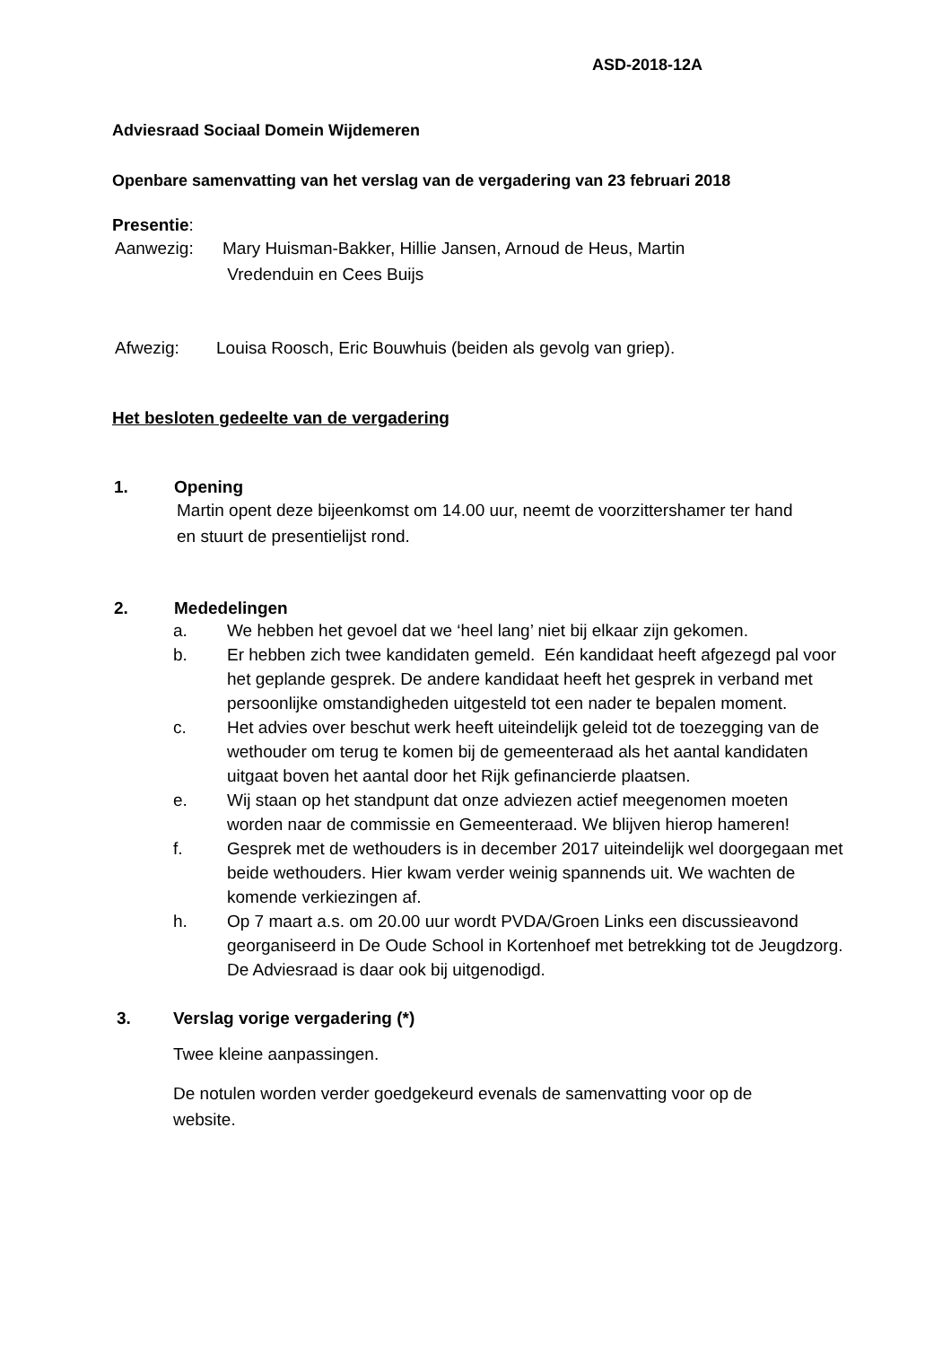ASD-2018-12A
Adviesraad Sociaal Domein Wijdemeren
Openbare samenvatting van het verslag van de vergadering van 23 februari 2018
Presentie:
Aanwezig: Mary Huisman-Bakker, Hillie Jansen, Arnoud de Heus, Martin
Vredenduin en Cees Buijs
Afwezig: Louisa Roosch, Eric Bouwhuis (beiden als gevolg van griep).
Het besloten gedeelte van de vergadering
1. Opening
Martin opent deze bijeenkomst om 14.00 uur, neemt de voorzittershamer ter hand
en stuurt de presentielijst rond.
2. Mededelingen
a. We hebben het gevoel dat we ‘heel lang’ niet bij elkaar zijn gekomen.
b. Er hebben zich twee kandidaten gemeld. Eén kandidaat heeft afgezegd pal voor het geplande gesprek. De andere kandidaat heeft het gesprek in verband met persoonlijke omstandigheden uitgesteld tot een nader te bepalen moment.
c. Het advies over beschut werk heeft uiteindelijk geleid tot de toezegging van de wethouder om terug te komen bij de gemeenteraad als het aantal kandidaten uitgaat boven het aantal door het Rijk gefinancierde plaatsen.
e. Wij staan op het standpunt dat onze adviezen actief meegenomen moeten worden naar de commissie en Gemeenteraad. We blijven hierop hameren!
f. Gesprek met de wethouders is in december 2017 uiteindelijk wel doorgegaan met beide wethouders. Hier kwam verder weinig spannends uit. We wachten de komende verkiezingen af.
h. Op 7 maart a.s. om 20.00 uur wordt PVDA/Groen Links een discussieavond georganiseerd in De Oude School in Kortenhoef met betrekking tot de Jeugdzorg. De Adviesraad is daar ook bij uitgenodigd.
3. Verslag vorige vergadering (*)
Twee kleine aanpassingen.
De notulen worden verder goedgekeurd evenals de samenvatting voor op de
website.